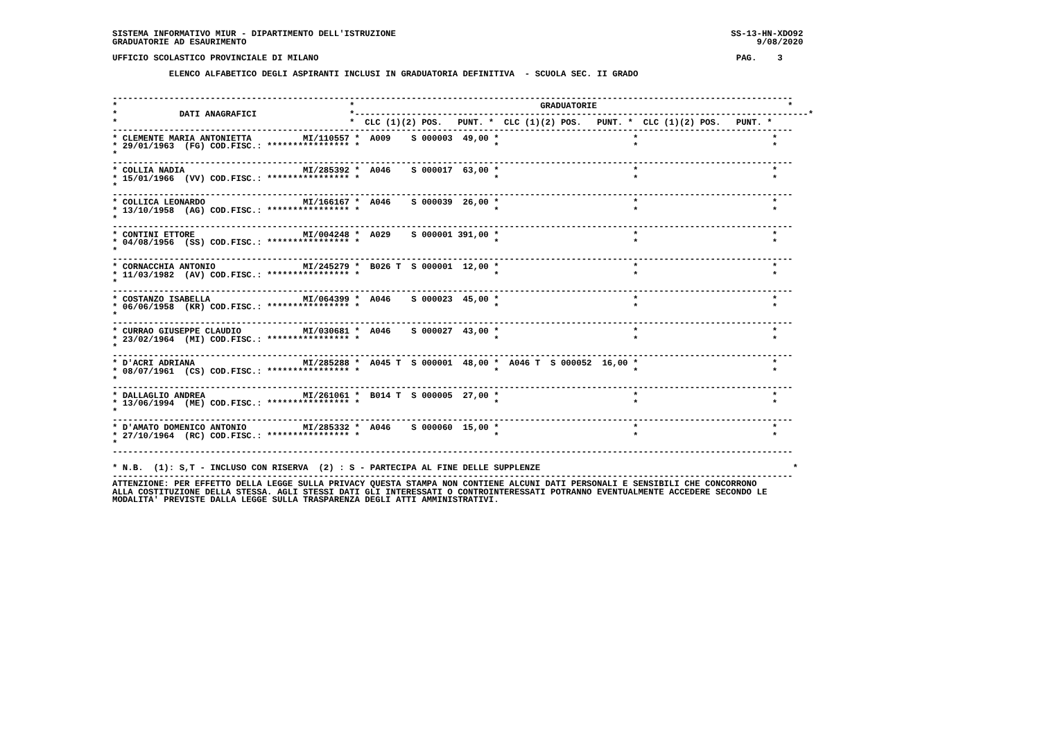SISTEMA INFORMATIVO MIUR - DIPARTIMENTO DELL'ISTRUZIONE                                                                 SS-13-HN-XDO92
GRADUATORIE AD ESAURIMENTO                                                                                                   9/08/2020

UFFICIO SCOLASTICO PROVINCIALE DI MILANO                                                                                 PAG.    3

           ELENCO ALFABETICO DEGLI ASPIRANTI INCLUSI IN GRADUATORIA DEFINITIVA  - SCUOLA SEC. II GRADO


------------------------------------------------------------------------------------------------------------------------------------
*                                             *                                    GRADUATORIE                                     *
*            DATI ANAGRAFICI                  *----------------------------------------------------------------------------------------*
*                                             *  CLC (1)(2) POS.   PUNT. *  CLC (1)(2) POS.   PUNT. *  CLC (1)(2) POS.   PUNT. *
------------------------------------------------------------------------------------------------------------------------------------
* CLEMENTE MARIA ANTONIETTA          MI/110557 *  A009    S 000003  49,00 *                          *                          *
* 29/01/1963  (FG) COD.FISC.: **************** *                          *                          *                          *
*
------------------------------------------------------------------------------------------------------------------------------------
* COLLIA NADIA                       MI/285392 *  A046    S 000017  63,00 *                          *                          *
* 15/01/1966  (VV) COD.FISC.: **************** *                          *                          *                          *
*
------------------------------------------------------------------------------------------------------------------------------------
* COLLICA LEONARDO                   MI/166167 *  A046    S 000039  26,00 *                          *                          *
* 13/10/1958  (AG) COD.FISC.: **************** *                          *                          *                          *
*
------------------------------------------------------------------------------------------------------------------------------------
* CONTINI ETTORE                     MI/004248 *  A029    S 000001 391,00 *                          *                          *
* 04/08/1956  (SS) COD.FISC.: **************** *                          *                          *                          *
*
------------------------------------------------------------------------------------------------------------------------------------
* CORNACCHIA ANTONIO                 MI/245279 *  B026 T  S 000001  12,00 *                          *                          *
* 11/03/1982  (AV) COD.FISC.: **************** *                          *                          *                          *
*
------------------------------------------------------------------------------------------------------------------------------------
* COSTANZO ISABELLA                  MI/064399 *  A046    S 000023  45,00 *                          *                          *
* 06/06/1958  (KR) COD.FISC.: **************** *                          *                          *                          *
*
------------------------------------------------------------------------------------------------------------------------------------
* CURRAO GIUSEPPE CLAUDIO            MI/030681 *  A046    S 000027  43,00 *                          *                          *
* 23/02/1964  (MI) COD.FISC.: **************** *                          *                          *                          *
*
------------------------------------------------------------------------------------------------------------------------------------
* D'ACRI ADRIANA                     MI/285288 *  A045 T  S 000001  48,00 *  A046 T  S 000052  16,00 *                          *
* 08/07/1961  (CS) COD.FISC.: **************** *                          *                          *                          *
*
------------------------------------------------------------------------------------------------------------------------------------
* DALLAGLIO ANDREA                   MI/261061 *  B014 T  S 000005  27,00 *                          *                          *
* 13/06/1994  (ME) COD.FISC.: **************** *                          *                          *                          *
*
------------------------------------------------------------------------------------------------------------------------------------
* D'AMATO DOMENICO ANTONIO           MI/285332 *  A046    S 000060  15,00 *                          *                          *
* 27/10/1964  (RC) COD.FISC.: **************** *                          *                          *                          *
*
------------------------------------------------------------------------------------------------------------------------------------

* N.B.  (1): S,T - INCLUSO CON RISERVA  (2) : S - PARTECIPA AL FINE DELLE SUPPLENZE                                                 *
------------------------------------------------------------------------------------------------------------------------------------
ATTENZIONE: PER EFFETTO DELLA LEGGE SULLA PRIVACY QUESTA STAMPA NON CONTIENE ALCUNI DATI PERSONALI E SENSIBILI CHE CONCORRONO
ALLA COSTITUZIONE DELLA STESSA. AGLI STESSI DATI GLI INTERESSATI O CONTROINTERESSATI POTRANNO EVENTUALMENTE ACCEDERE SECONDO LE
MODALITA' PREVISTE DALLA LEGGE SULLA TRASPARENZA DEGLI ATTI AMMINISTRATIVI.